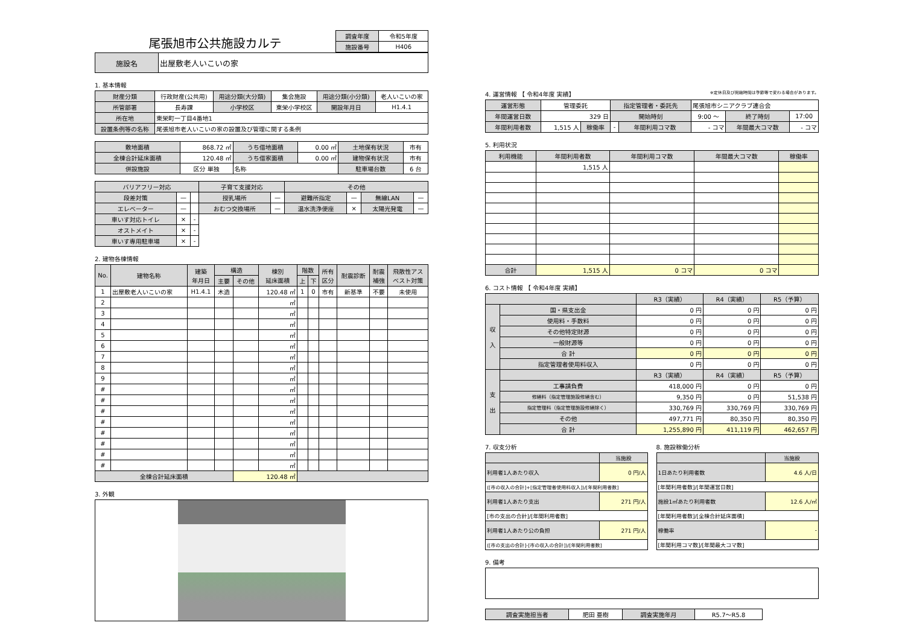尾張旭市公共施設カルテ
| 調査年度 | 令和5年度 |
| 施設番号 | H406 |
| 施設名 | 出屋敷老人いこいの家 |
1. 基本情報
| 財産分類 | 行政財産(公共用) | 用途分類(大分類) | 集会施設 | 用途分類(小分類) | 老人いこいの家 |
| 所管部署 | 長寿課 | 小学校区 | 東栄小学校区 | 開設年月日 | H1.4.1 |
| 所在地 | 東栄町一丁目4番地1 | | | | |
| 設置条例等の名称 | 尾張旭市老人いこいの家の設置及び管理に関する条例 | | | | |
| 敷地面積 | 868.72 ㎡ | うち借地面積 | 0.00 ㎡ | 土地保有状況 | 市有 |
| 全棟合計延床面積 | 120.48 ㎡ | うち借家面積 | 0.00 ㎡ | 建物保有状況 | 市有 |
| 併設施設 | 区分 単独 | 名称 | | 駐車場台数 | 6 台 |
| バリアフリー対応 | | | 子育て支援対応 | | その他 | | | |
| --- | --- | --- | --- | --- | --- | --- | --- | --- |
| 段差対策 | — | | 授乳場所 | — | 避難所指定 | — | 無線LAN | — |
| エレベーター | — | | おむつ交換場所 | — | 温水洗浄便座 | × | 太陽光発電 | — |
| 車いす対応トイレ | × | - | | | | | | |
| オストメイト | × | - | | | | | | |
| 車いす専用駐車場 | × | - | | | | | | |
2. 建物各棟情報
| No. | 建物名称 | 建築 年月日 | 構造 | | 棟別 延床面積 | 階数 | | 所有 区分 | 耐震診断 | 耐震 補強 | 飛散性アス ベスト対策 |
| --- | --- | --- | --- | --- | --- | --- | --- | --- | --- | --- | --- |
| | | | 主要 | その他 | | 上 | 下 | | | | |
| 1 | 出屋敷老人いこいの家 | H1.4.1 | 木造 | | 120.48 ㎡ | 1 | 0 | 市有 | 新基準 | 不要 | 未使用 |
| 2 | | | | | ㎡ | | | | | | |
| 3 | | | | | ㎡ | | | | | | |
| 4 | | | | | ㎡ | | | | | | |
| 5 | | | | | ㎡ | | | | | | |
| 6 | | | | | ㎡ | | | | | | |
| 7 | | | | | ㎡ | | | | | | |
| 8 | | | | | ㎡ | | | | | | |
| 9 | | | | | ㎡ | | | | | | |
| # | | | | | ㎡ | | | | | | |
| # | | | | | ㎡ | | | | | | |
| # | | | | | ㎡ | | | | | | |
| # | | | | | ㎡ | | | | | | |
| # | | | | | ㎡ | | | | | | |
| # | | | | | ㎡ | | | | | | |
| # | | | | | ㎡ | | | | | | |
| # | | | | | ㎡ | | | | | | |
| 全棟合計延床面積 | | | | 120.48 ㎡ | | | | | | | |
3. 外観
4. 運営情報 【 令和4年度 実績】 ※定休日及び開館時間は季節等で変わる場合があります。
| 運営形態 | 管理委託 | | 指定管理者・委託先 | | 尾張旭市シニアクラブ連合会 | | |
| 年間運営日数 | 329 日 | | 開始時刻 | | 9:00 ～ | 終了時刻 | 17:00 |
| 年間利用者数 | 1,515 人 | 稼働率 | - | 年間利用コマ数 | - コマ | 年間最大コマ数 | - コマ |
5. 利用状況
| 利用機能 | 年間利用者数 | 年間利用コマ数 | 年間最大コマ数 | 稼働率 |
| --- | --- | --- | --- | --- |
| | 1,515 人 | | | |
| 合計 | 1,515 人 | 0 コマ | 0 コマ | |
6. コスト情報 【 令和4年度 実績】
| | | R3（実績） | R4（実績） | R5（予算） |
| --- | --- | --- | --- | --- |
| 収 入 | 国・県支出金 | 0 円 | 0 円 | 0 円 |
| | 使用料・手数料 | 0 円 | 0 円 | 0 円 |
| | その他特定財源 | 0 円 | 0 円 | 0 円 |
| | 一般財源等 | 0 円 | 0 円 | 0 円 |
| | 合 計 | 0 円 | 0 円 | 0 円 |
| | 指定管理者使用料収入 | 0 円 | 0 円 | 0 円 |
| 支 出 | | R3（実績） | R4（実績） | R5（予算） |
| | 工事請負費 | 418,000 円 | 0 円 | 0 円 |
| | 修繕料（指定管理施設修繕含む） | 9,350 円 | 0 円 | 51,538 円 |
| | 指定管理料（指定管理施設修繕除く） | 330,769 円 | 330,769 円 | 330,769 円 |
| | その他 | 497,771 円 | 80,350 円 | 80,350 円 |
| | 合 計 | 1,255,890 円 | 411,119 円 | 462,657 円 |
7. 収支分析
| | 当施設 |
| --- | --- |
| 利用者1人あたり収入 | 0 円/人 |
| ([市の収入の合計]+[指定管理者使用料収入])/[年間利用者数] | |
| 利用者1人あたり支出 | 271 円/人 |
| [市の支出の合計]/[年間利用者数] | |
| 利用者1人あたり公の負担 | 271 円/人 |
| ([市の支出の合計]-[市の収入の合計])/[年間利用者数] | |
8. 施設稼働分析
| | 当施設 |
| --- | --- |
| 1日あたり利用者数 | 4.6 人/日 |
| [年間利用者数]/[年間運営日数] | |
| 施設1㎡あたり利用者数 | 12.6 人/㎡ |
| [年間利用者数]/[全棟合計延床面積] | |
| 稼働率 | - |
| [年間利用コマ数]/[年間最大コマ数] | |
9. 備考
| 調査実施担当者 | 肥田 亜樹 | 調査実施年月 | R5.7～R5.8 |